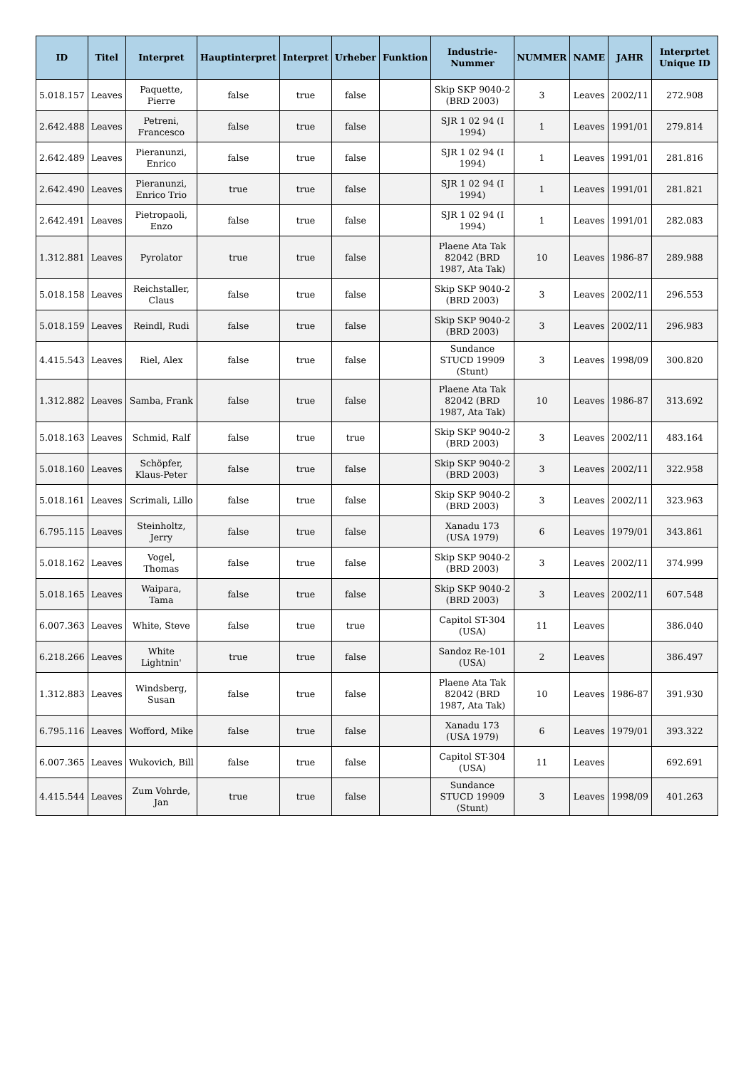| ID | Titel | Interpret | Hauptinterpret | Interpret | Urheber | Funktion | Industrie-Nummer | NUMMER | NAME | JAHR | Interprtet Unique ID |
| --- | --- | --- | --- | --- | --- | --- | --- | --- | --- | --- | --- |
| 5.018.157 | Leaves | Paquette, Pierre | false | true | false | | Skip SKP 9040-2 (BRD 2003) | 3 | Leaves | 2002/11 | 272.908 |
| 2.642.488 | Leaves | Petreni, Francesco | false | true | false | | SJR 1 02 94 (I 1994) | 1 | Leaves | 1991/01 | 279.814 |
| 2.642.489 | Leaves | Pieranunzi, Enrico | false | true | false | | SJR 1 02 94 (I 1994) | 1 | Leaves | 1991/01 | 281.816 |
| 2.642.490 | Leaves | Pieranunzi, Enrico Trio | true | true | false | | SJR 1 02 94 (I 1994) | 1 | Leaves | 1991/01 | 281.821 |
| 2.642.491 | Leaves | Pietropaoli, Enzo | false | true | false | | SJR 1 02 94 (I 1994) | 1 | Leaves | 1991/01 | 282.083 |
| 1.312.881 | Leaves | Pyrolator | true | true | false | | Plaene Ata Tak 82042 (BRD 1987, Ata Tak) | 10 | Leaves | 1986-87 | 289.988 |
| 5.018.158 | Leaves | Reichstaller, Claus | false | true | false | | Skip SKP 9040-2 (BRD 2003) | 3 | Leaves | 2002/11 | 296.553 |
| 5.018.159 | Leaves | Reindl, Rudi | false | true | false | | Skip SKP 9040-2 (BRD 2003) | 3 | Leaves | 2002/11 | 296.983 |
| 4.415.543 | Leaves | Riel, Alex | false | true | false | | Sundance STUCD 19909 (Stunt) | 3 | Leaves | 1998/09 | 300.820 |
| 1.312.882 | Leaves | Samba, Frank | false | true | false | | Plaene Ata Tak 82042 (BRD 1987, Ata Tak) | 10 | Leaves | 1986-87 | 313.692 |
| 5.018.163 | Leaves | Schmid, Ralf | false | true | true | | Skip SKP 9040-2 (BRD 2003) | 3 | Leaves | 2002/11 | 483.164 |
| 5.018.160 | Leaves | Schöpfer, Klaus-Peter | false | true | false | | Skip SKP 9040-2 (BRD 2003) | 3 | Leaves | 2002/11 | 322.958 |
| 5.018.161 | Leaves | Scrimali, Lillo | false | true | false | | Skip SKP 9040-2 (BRD 2003) | 3 | Leaves | 2002/11 | 323.963 |
| 6.795.115 | Leaves | Steinholtz, Jerry | false | true | false | | Xanadu 173 (USA 1979) | 6 | Leaves | 1979/01 | 343.861 |
| 5.018.162 | Leaves | Vogel, Thomas | false | true | false | | Skip SKP 9040-2 (BRD 2003) | 3 | Leaves | 2002/11 | 374.999 |
| 5.018.165 | Leaves | Waipara, Tama | false | true | false | | Skip SKP 9040-2 (BRD 2003) | 3 | Leaves | 2002/11 | 607.548 |
| 6.007.363 | Leaves | White, Steve | false | true | true | | Capitol ST-304 (USA) | 11 | Leaves | | 386.040 |
| 6.218.266 | Leaves | White Lightnin' | true | true | false | | Sandoz Re-101 (USA) | 2 | Leaves | | 386.497 |
| 1.312.883 | Leaves | Windsberg, Susan | false | true | false | | Plaene Ata Tak 82042 (BRD 1987, Ata Tak) | 10 | Leaves | 1986-87 | 391.930 |
| 6.795.116 | Leaves | Wofford, Mike | false | true | false | | Xanadu 173 (USA 1979) | 6 | Leaves | 1979/01 | 393.322 |
| 6.007.365 | Leaves | Wukovich, Bill | false | true | false | | Capitol ST-304 (USA) | 11 | Leaves | | 692.691 |
| 4.415.544 | Leaves | Zum Vohrde, Jan | true | true | false | | Sundance STUCD 19909 (Stunt) | 3 | Leaves | 1998/09 | 401.263 |